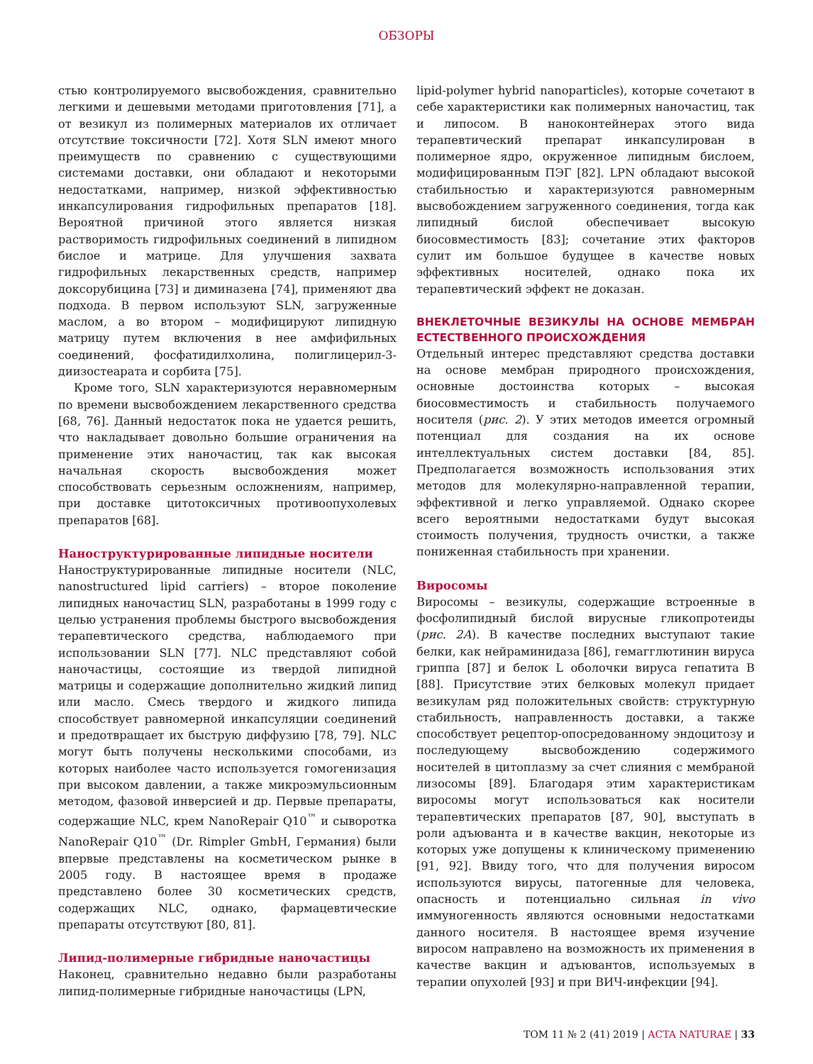ОБЗОРЫ
стью контролируемого высвобождения, сравнительно легкими и дешевыми методами приготовления [71], а от везикул из полимерных материалов их отличает отсутствие токсичности [72]. Хотя SLN имеют много преимуществ по сравнению с существующими системами доставки, они обладают и некоторыми недостатками, например, низкой эффективностью инкапсулирования гидрофильных препаратов [18]. Вероятной причиной этого является низкая растворимость гидрофильных соединений в липидном бислое и матрице. Для улучшения захвата гидрофильных лекарственных средств, например доксорубицина [73] и диминазена [74], применяют два подхода. В первом используют SLN, загруженные маслом, а во втором – модифицируют липидную матрицу путем включения в нее амфифильных соединений, фосфатидилхолина, полиглицерил-3-диизостеарата и сорбита [75].
Кроме того, SLN характеризуются неравномерным по времени высвобождением лекарственного средства [68, 76]. Данный недостаток пока не удается решить, что накладывает довольно большие ограничения на применение этих наночастиц, так как высокая начальная скорость высвобождения может способствовать серьезным осложнениям, например, при доставке цитотоксичных противоопухолевых препаратов [68].
Наноструктурированные липидные носители
Наноструктурированные липидные носители (NLC, nanostructured lipid carriers) – второе поколение липидных наночастиц SLN, разработаны в 1999 году с целью устранения проблемы быстрого высвобождения терапевтического средства, наблюдаемого при использовании SLN [77]. NLC представляют собой наночастицы, состоящие из твердой липидной матрицы и содержащие дополнительно жидкий липид или масло. Смесь твердого и жидкого липида способствует равномерной инкапсуляции соединений и предотвращает их быструю диффузию [78, 79]. NLC могут быть получены несколькими способами, из которых наиболее часто используется гомогенизация при высоком давлении, а также микроэмульсионным методом, фазовой инверсией и др. Первые препараты, содержащие NLC, крем NanoRepair Q10<sup>™</sup> и сыворотка NanoRepair Q10<sup>™</sup> (Dr. Rimpler GmbH, Германия) были впервые представлены на косметическом рынке в 2005 году. В настоящее время в продаже представлено более 30 косметических средств, содержащих NLC, однако, фармацевтические препараты отсутствуют [80, 81].
Липид-полимерные гибридные наночастицы
Наконец, сравнительно недавно были разработаны липид-полимерные гибридные наночастицы (LPN,
lipid-polymer hybrid nanoparticles), которые сочетают в себе характеристики как полимерных наночастиц, так и липосом. В наноконтейнерах этого вида терапевтический препарат инкапсулирован в полимерное ядро, окруженное липидным бислоем, модифицированным ПЭГ [82]. LPN обладают высокой стабильностью и характеризуются равномерным высвобождением загруженного соединения, тогда как липидный бислой обеспечивает высокую биосовместимость [83]; сочетание этих факторов сулит им большое будущее в качестве новых эффективных носителей, однако пока их терапевтический эффект не доказан.
ВНЕКЛЕТОЧНЫЕ ВЕЗИКУЛЫ НА ОСНОВЕ МЕМБРАН ЕСТЕСТВЕННОГО ПРОИСХОЖДЕНИЯ
Отдельный интерес представляют средства доставки на основе мембран природного происхождения, основные достоинства которых – высокая биосовместимость и стабильность получаемого носителя (рис. 2). У этих методов имеется огромный потенциал для создания на их основе интеллектуальных систем доставки [84, 85]. Предполагается возможность использования этих методов для молекулярно-направленной терапии, эффективной и легко управляемой. Однако скорее всего вероятными недостатками будут высокая стоимость получения, трудность очистки, а также пониженная стабильность при хранении.
Виросомы
Виросомы – везикулы, содержащие встроенные в фосфолипидный бислой вирусные гликопротеиды (рис. 2А). В качестве последних выступают такие белки, как нейраминидаза [86], гемагглютинин вируса гриппа [87] и белок L оболочки вируса гепатита В [88]. Присутствие этих белковых молекул придает везикулам ряд положительных свойств: структурную стабильность, направленность доставки, а также способствует рецептор-опосредованному эндоцитозу и последующему высвобождению содержимого носителей в цитоплазму за счет слияния с мембраной лизосомы [89]. Благодаря этим характеристикам виросомы могут использоваться как носители терапевтических препаратов [87, 90], выступать в роли адъюванта и в качестве вакцин, некоторые из которых уже допущены к клиническому применению [91, 92]. Ввиду того, что для получения виросом используются вирусы, патогенные для человека, опасность и потенциально сильная in vivo иммуногенность являются основными недостатками данного носителя. В настоящее время изучение виросом направлено на возможность их применения в качестве вакцин и адъювантов, используемых в терапии опухолей [93] и при ВИЧ-инфекции [94].
ТОМ 11 № 2 (41) 2019 | ACTA NATURAE | 33